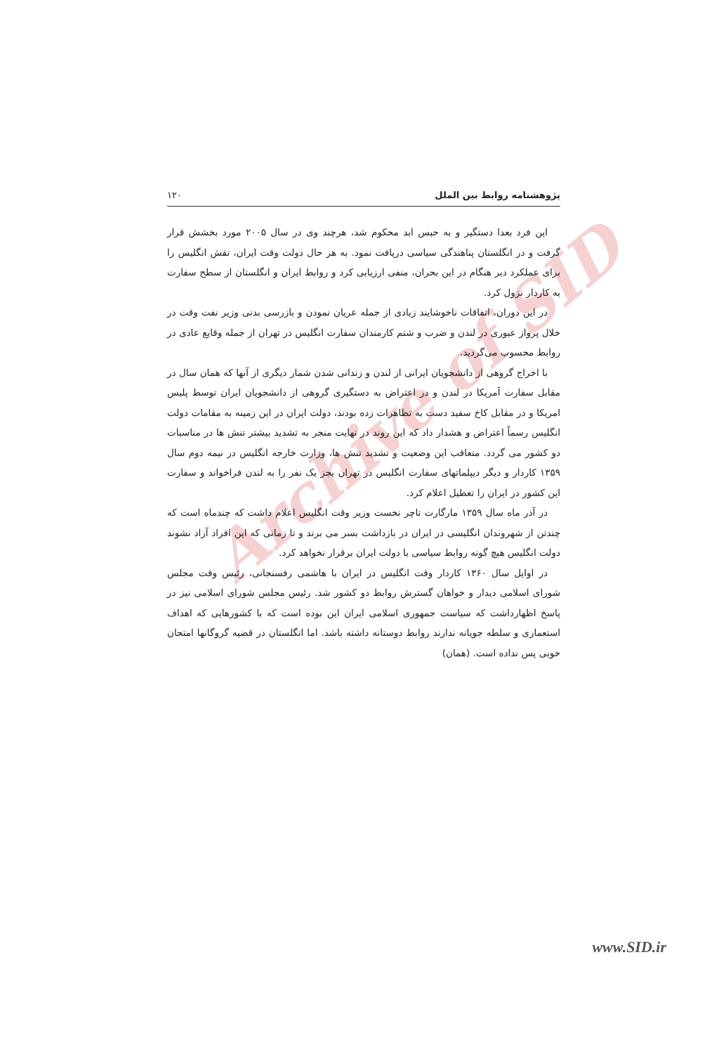Archive of SID
پژوهشنامه روابط بین الملل ۱۲۰
این فرد بعدا دستگیر و به حبس ابد محکوم شد، هرچند وی در سال ۲۰۰۵ مورد بخشش قرار گرفت و در انگلستان پناهندگی سیاسی دریافت نمود. به هر حال دولت وقت ایران، نقش انگلیس را برای عملکرد دیر هنگام در این بحران، منفی ارزیابی کرد و روابط ایران و انگلستان از سطح سفارت به کاردار نزول کرد.
در این دوران، اتفاقات ناخوشایند زیادی از جمله عریان نمودن و بازرسی بدنی وزیر نفت وقت در خلال پرواز عبوری در لندن و ضرب و شتم کارمندان سفارت انگلیس در تهران از جمله وقایع عادی در روابط محسوب می‌گردید.
با اخراج گروهی از دانشجویان ایرانی از لندن و زندانی شدن شمار دیگری از آنها که همان سال در مقابل سفارت آمریکا در لندن و در اعتراض به دستگیری گروهی از دانشجویان ایران توسط پلیس امریکا و در مقابل کاخ سفید دست به تظاهرات زده بودند، دولت ایران در این زمینه به مقامات دولت انگلیس رسماً اعتراض و هشدار داد که این روند در نهایت منجر به تشدید بیشتر تنش ها در مناسبات دو کشور می گردد. متعاقب این وضعیت و تشدید تنش ها، وزارت خارجه انگلیس در نیمه دوم سال ۱۳۵۹ کاردار و دیگر دیپلماتهای سفارت انگلیس در تهران بجز یک نفر را به لندن فراخواند و سفارت این کشور در ایران را تعطیل اعلام کرد.
در آذر ماه سال ۱۳۵۹ مارگارت تاچر نخست وزیر وقت انگلیس اعلام داشت که چندماه است که چندتن از شهروندان انگلیسی در ایران در بازداشت بسر می برند و تا زمانی که این افراد آزاد نشوند دولت انگلیس هیچ گونه روابط سیاسی با دولت ایران برقرار نخواهد کرد.
در اوایل سال ۱۳۶۰ کاردار وقت انگلیس در ایران با هاشمی رفسنجانی، رئیس وقت مجلس شورای اسلامی دیدار و خواهان گسترش روابط دو کشور شد. رئیس مجلس شورای اسلامی نیز در پاسخ اظهارداشت که سیاست جمهوری اسلامی ایران این بوده است که با کشورهایی که اهداف استعماری و سلطه جویانه ندارند روابط دوستانه داشته باشد. اما انگلستان در قضیه گروگانها امتحان خوبی پس نداده است. (همان)
www.SID.ir